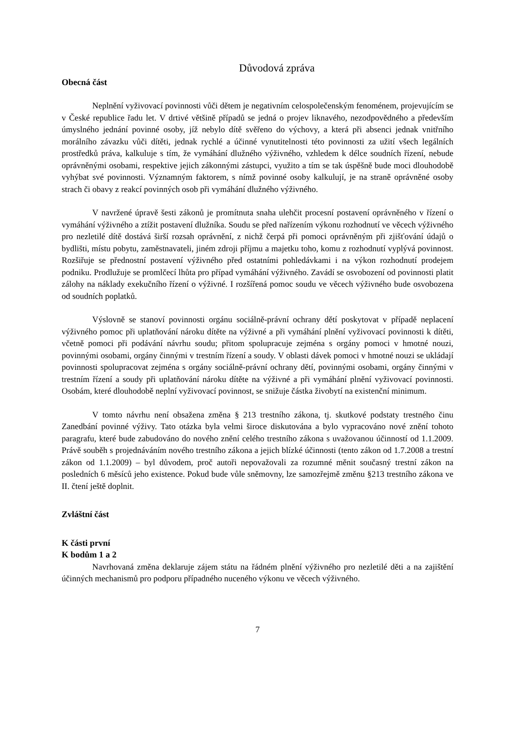Důvodová zpráva
Obecná část
Neplnění vyživovací povinnosti vůči dětem je negativním celospolečenským fenoménem, projevujícím se v České republice řadu let. V drtivé většině případů se jedná o projev liknavého, nezodpovědného a především úmyslného jednání povinné osoby, jíž nebylo dítě svěřeno do výchovy, a která při absenci jednak vnitřního morálního závazku vůči dítěti, jednak rychlé a účinné vynutitelnosti této povinnosti za užití všech legálních prostředků práva, kalkuluje s tím, že vymáhání dlužného výživného, vzhledem k délce soudních řízení, nebude oprávněnými osobami, respektive jejich zákonnými zástupci, využito a tím se tak úspěšně bude moci dlouhodobě vyhýbat své povinnosti. Významným faktorem, s nímž povinné osoby kalkulují, je na straně oprávněné osoby strach či obavy z reakcí povinných osob při vymáhání dlužného výživného.
V navržené úpravě šesti zákonů je promítnuta snaha ulehčit procesní postavení oprávněného v řízení o vymáhání výživného a ztížit postavení dlužníka. Soudu se před nařízením výkonu rozhodnutí ve věcech výživného pro nezletilé dítě dostává širší rozsah oprávnění, z nichž čerpá při pomoci oprávněným při zjišťování údajů o bydlišti, místu pobytu, zaměstnavateli, jiném zdroji příjmu a majetku toho, komu z rozhodnutí vyplývá povinnost. Rozšiřuje se přednostní postavení výživného před ostatními pohledávkami i na výkon rozhodnutí prodejem podniku. Prodlužuje se promlčecí lhůta pro případ vymáhání výživného. Zavádí se osvobození od povinnosti platit zálohy na náklady exekučního řízení o výživné. I rozšířená pomoc soudu ve věcech výživného bude osvobozena od soudních poplatků.
Výslovně se stanoví povinnosti orgánu sociálně-právní ochrany dětí poskytovat v případě neplacení výživného pomoc při uplatňování nároku dítěte na výživné a při vymáhání plnění vyživovací povinnosti k dítěti, včetně pomoci při podávání návrhu soudu; přitom spolupracuje zejména s orgány pomoci v hmotné nouzi, povinnými osobami, orgány činnými v trestním řízení a soudy. V oblasti dávek pomoci v hmotné nouzi se ukládají povinnosti spolupracovat zejména s orgány sociálně-právní ochrany dětí, povinnými osobami, orgány činnými v trestním řízení a soudy při uplatňování nároku dítěte na výživné a při vymáhání plnění vyživovací povinnosti. Osobám, které dlouhodobě neplní vyživovací povinnost, se snižuje částka živobytí na existenční minimum.
V tomto návrhu není obsažena změna § 213 trestního zákona, tj. skutkové podstaty trestného činu Zanedbání povinné výživy. Tato otázka byla velmi široce diskutována a bylo vypracováno nové znění tohoto paragrafu, které bude zabudováno do nového znění celého trestního zákona s uvažovanou účinností od 1.1.2009. Právě souběh s projednáváním nového trestního zákona a jejich blízké účinnosti (tento zákon od 1.7.2008 a trestní zákon od 1.1.2009) – byl důvodem, proč autoři nepovažovali za rozumné měnit současný trestní zákon na posledních 6 měsíců jeho existence. Pokud bude vůle sněmovny, lze samozřejmě změnu §213 trestního zákona ve II. čtení ještě doplnit.
Zvláštní část
K části první
K bodům 1 a 2
Navrhovaná změna deklaruje zájem státu na řádném plnění výživného pro nezletilé děti a na zajištění účinných mechanismů pro podporu případného nuceného výkonu ve věcech výživného.
7